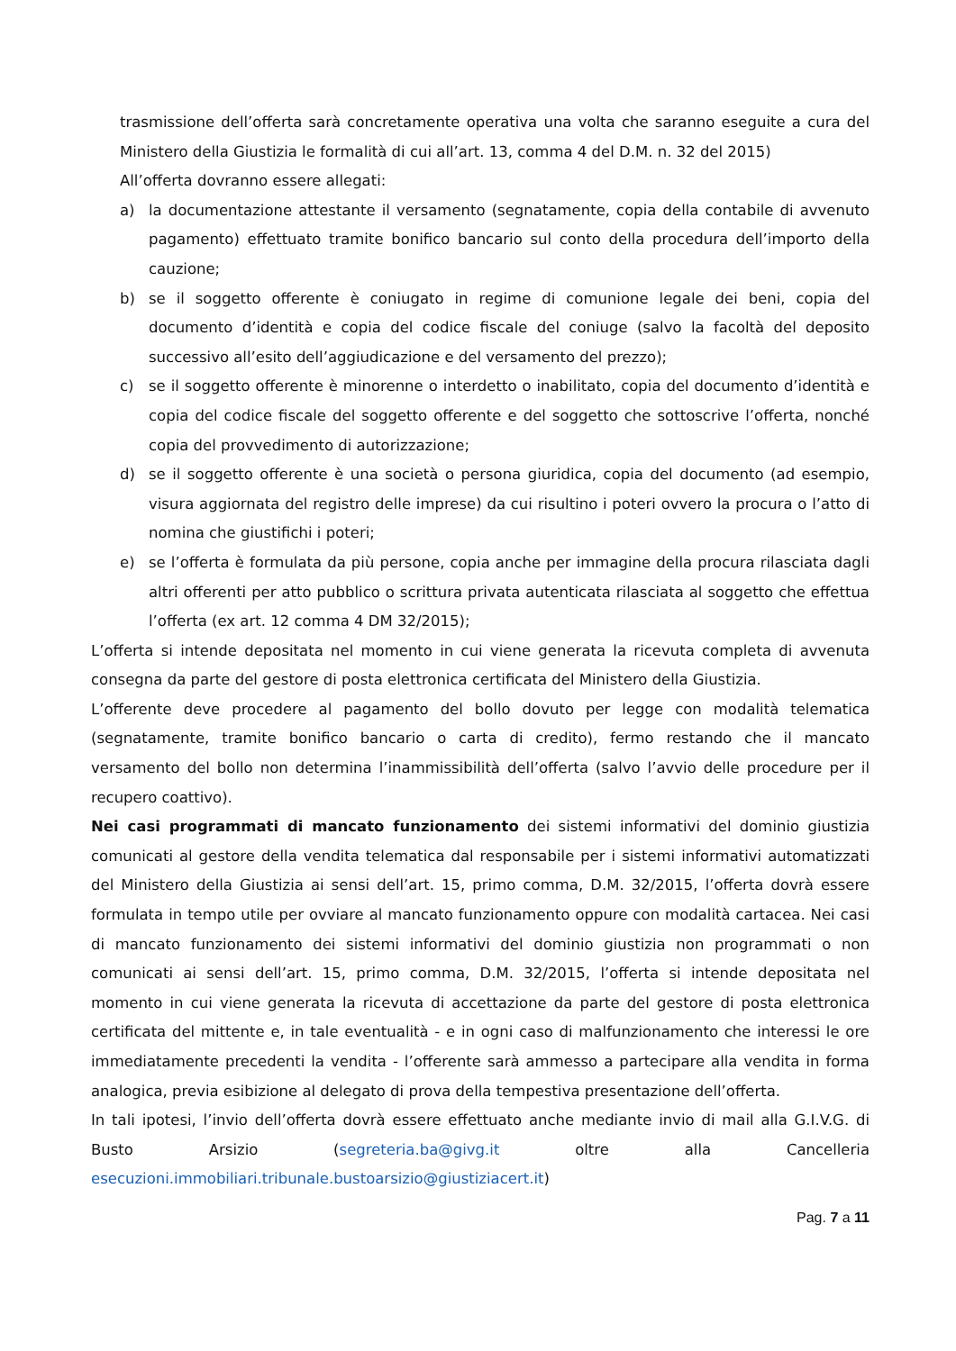trasmissione dell’offerta sarà concretamente operativa una volta che saranno eseguite a cura del Ministero della Giustizia le formalità di cui all’art. 13, comma 4 del D.M. n. 32 del 2015)
All’offerta dovranno essere allegati:
a) la documentazione attestante il versamento (segnatamente, copia della contabile di avvenuto pagamento) effettuato tramite bonifico bancario sul conto della procedura dell’importo della cauzione;
b) se il soggetto offerente è coniugato in regime di comunione legale dei beni, copia del documento d’identità e copia del codice fiscale del coniuge (salvo la facoltà del deposito successivo all’esito dell’aggiudicazione e del versamento del prezzo);
c) se il soggetto offerente è minorenne o interdetto o inabilitato, copia del documento d’identità e copia del codice fiscale del soggetto offerente e del soggetto che sottoscrive l’offerta, nonché copia del provvedimento di autorizzazione;
d) se il soggetto offerente è una società o persona giuridica, copia del documento (ad esempio, visura aggiornata del registro delle imprese) da cui risultino i poteri ovvero la procura o l’atto di nomina che giustifichi i poteri;
e) se l’offerta è formulata da più persone, copia anche per immagine della procura rilasciata dagli altri offerenti per atto pubblico o scrittura privata autenticata rilasciata al soggetto che effettua l’offerta (ex art. 12 comma 4 DM 32/2015);
L’offerta si intende depositata nel momento in cui viene generata la ricevuta completa di avvenuta consegna da parte del gestore di posta elettronica certificata del Ministero della Giustizia.
L’offerente deve procedere al pagamento del bollo dovuto per legge con modalità telematica (segnatamente, tramite bonifico bancario o carta di credito), fermo restando che il mancato versamento del bollo non determina l’inammissibilità dell’offerta (salvo l’avvio delle procedure per il recupero coattivo).
Nei casi programmati di mancato funzionamento dei sistemi informativi del dominio giustizia comunicati al gestore della vendita telematica dal responsabile per i sistemi informativi automatizzati del Ministero della Giustizia ai sensi dell’art. 15, primo comma, D.M. 32/2015, l’offerta dovrà essere formulata in tempo utile per ovviare al mancato funzionamento oppure con modalità cartacea. Nei casi di mancato funzionamento dei sistemi informativi del dominio giustizia non programmati o non comunicati ai sensi dell’art. 15, primo comma, D.M. 32/2015, l’offerta si intende depositata nel momento in cui viene generata la ricevuta di accettazione da parte del gestore di posta elettronica certificata del mittente e, in tale eventualità - e in ogni caso di malfunzionamento che interessi le ore immediatamente precedenti la vendita - l’offerente sarà ammesso a partecipare alla vendita in forma analogica, previa esibizione al delegato di prova della tempestiva presentazione dell’offerta.
In tali ipotesi, l’invio dell’offerta dovrà essere effettuato anche mediante invio di mail alla G.I.V.G. di Busto Arsizio (segreteria.ba@givg.it oltre alla Cancelleria esecuzioni.immobiliari.tribunale.bustoarsizio@giustiziacert.it)
Pag. 7 a 11